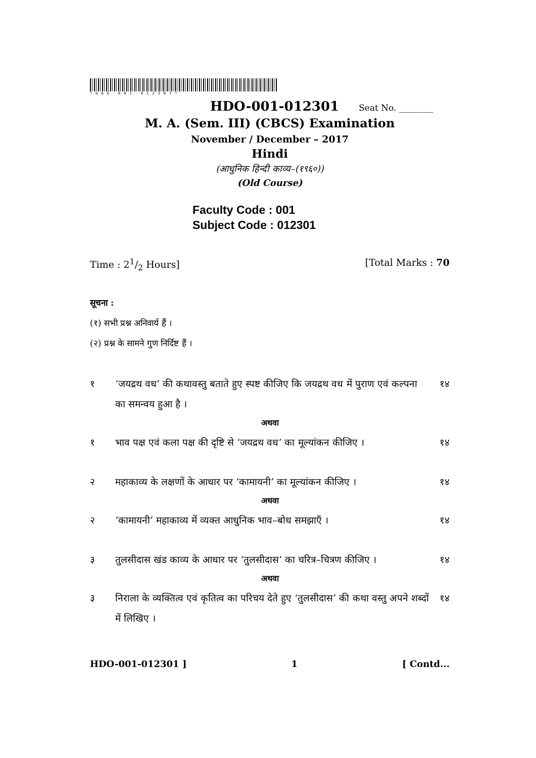*HDO-001-012301*
HDO-001-012301 Seat No. ________
M. A. (Sem. III) (CBCS) Examination
November / December – 2017
Hindi
(आधुनिक हिन्दी काव्य–(१९६०))
(Old Course)
Faculty Code : 001
Subject Code : 012301
Time : 21/2 Hours] [Total Marks : 70
सूचना :
(१) सभी प्रश्न अनिवार्य हैं ।
(२) प्रश्न के सामने गुण निर्दिष्ट हैं ।
१ ‘जयद्रथ वध’ की कथावस्तु बताते हुए स्पष्ट कीजिए कि जयद्रथ वध में पुराण एवं कल्पना का समन्वय हुआ है । १४
अथवा
१ भाव पक्ष एवं कला पक्ष की दृष्टि से ‘जयद्रथ वध’ का मूल्यांकन कीजिए । १४
२ महाकाव्य के लक्षणों के आधार पर ‘कामायनी’ का मूल्यांकन कीजिए । १४
अथवा
२ ‘कामायनी’ महाकाव्य में व्यक्त आधुनिक भाव–बोध समझाएँ । १४
३ तुलसीदास खंड काव्य के आधार पर ‘तुलसीदास’ का चरित्र–चित्रण कीजिए । १४
अथवा
३ निराला के व्यक्तित्व एवं कृतित्व का परिचय देते हुए ‘तुलसीदास’ की कथा वस्तु अपने शब्दों में लिखिए । १४
HDO-001-012301 ] 1 [ Contd...